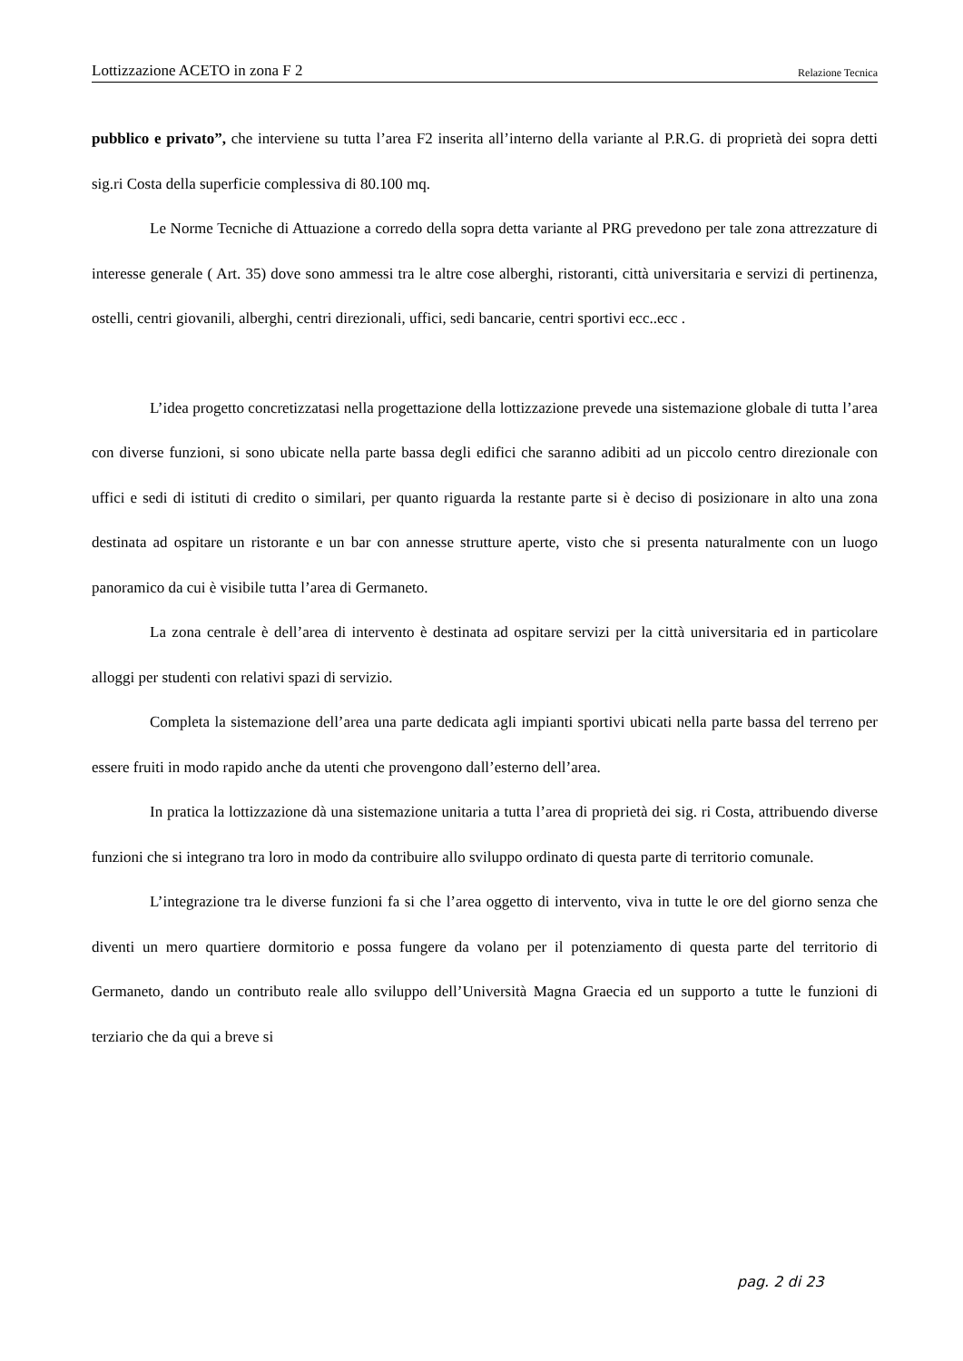Lottizzazione ACETO in zona F 2 Relazione Tecnica
pubblico e privato”, che interviene su tutta l’area F2 inserita all’interno della variante al P.R.G. di proprietà dei sopra detti sig.ri Costa della superficie complessiva di 80.100 mq.
Le Norme Tecniche di Attuazione a corredo della sopra detta variante al PRG prevedono per tale zona attrezzature di interesse generale ( Art. 35) dove sono ammessi tra le altre cose alberghi, ristoranti, città universitaria e servizi di pertinenza, ostelli, centri giovanili, alberghi, centri direzionali, uffici, sedi bancarie, centri sportivi ecc..ecc .
L’idea progetto concretizzatasi nella progettazione della lottizzazione prevede una sistemazione globale di tutta l’area con diverse funzioni, si sono ubicate nella parte bassa degli edifici che saranno adibiti ad un piccolo centro direzionale con uffici e sedi di istituti di credito o similari, per quanto riguarda la restante parte si è deciso di posizionare in alto una zona destinata ad ospitare un ristorante e un bar con annesse strutture aperte, visto che si presenta naturalmente con un luogo panoramico da cui è visibile tutta l’area di Germaneto.
La zona centrale è dell’area di intervento è destinata ad ospitare servizi per la città universitaria ed in particolare alloggi per studenti con relativi spazi di servizio.
Completa la sistemazione dell’area una parte dedicata agli impianti sportivi ubicati nella parte bassa del terreno per essere fruiti in modo rapido anche da utenti che provengono dall’esterno dell’area.
In pratica la lottizzazione dà una sistemazione unitaria a tutta l’area di proprietà dei sig. ri Costa, attribuendo diverse funzioni che si integrano tra loro in modo da contribuire allo sviluppo ordinato di questa parte di territorio comunale.
L’integrazione tra le diverse funzioni fa si che l’area oggetto di intervento, viva in tutte le ore del giorno senza che diventi un mero quartiere dormitorio e possa fungere da volano per il potenziamento di questa parte del territorio di Germaneto, dando un contributo reale allo sviluppo dell’Università Magna Graecia ed un supporto a tutte le funzioni di terziario che da qui a breve si
pag. 2 di 23